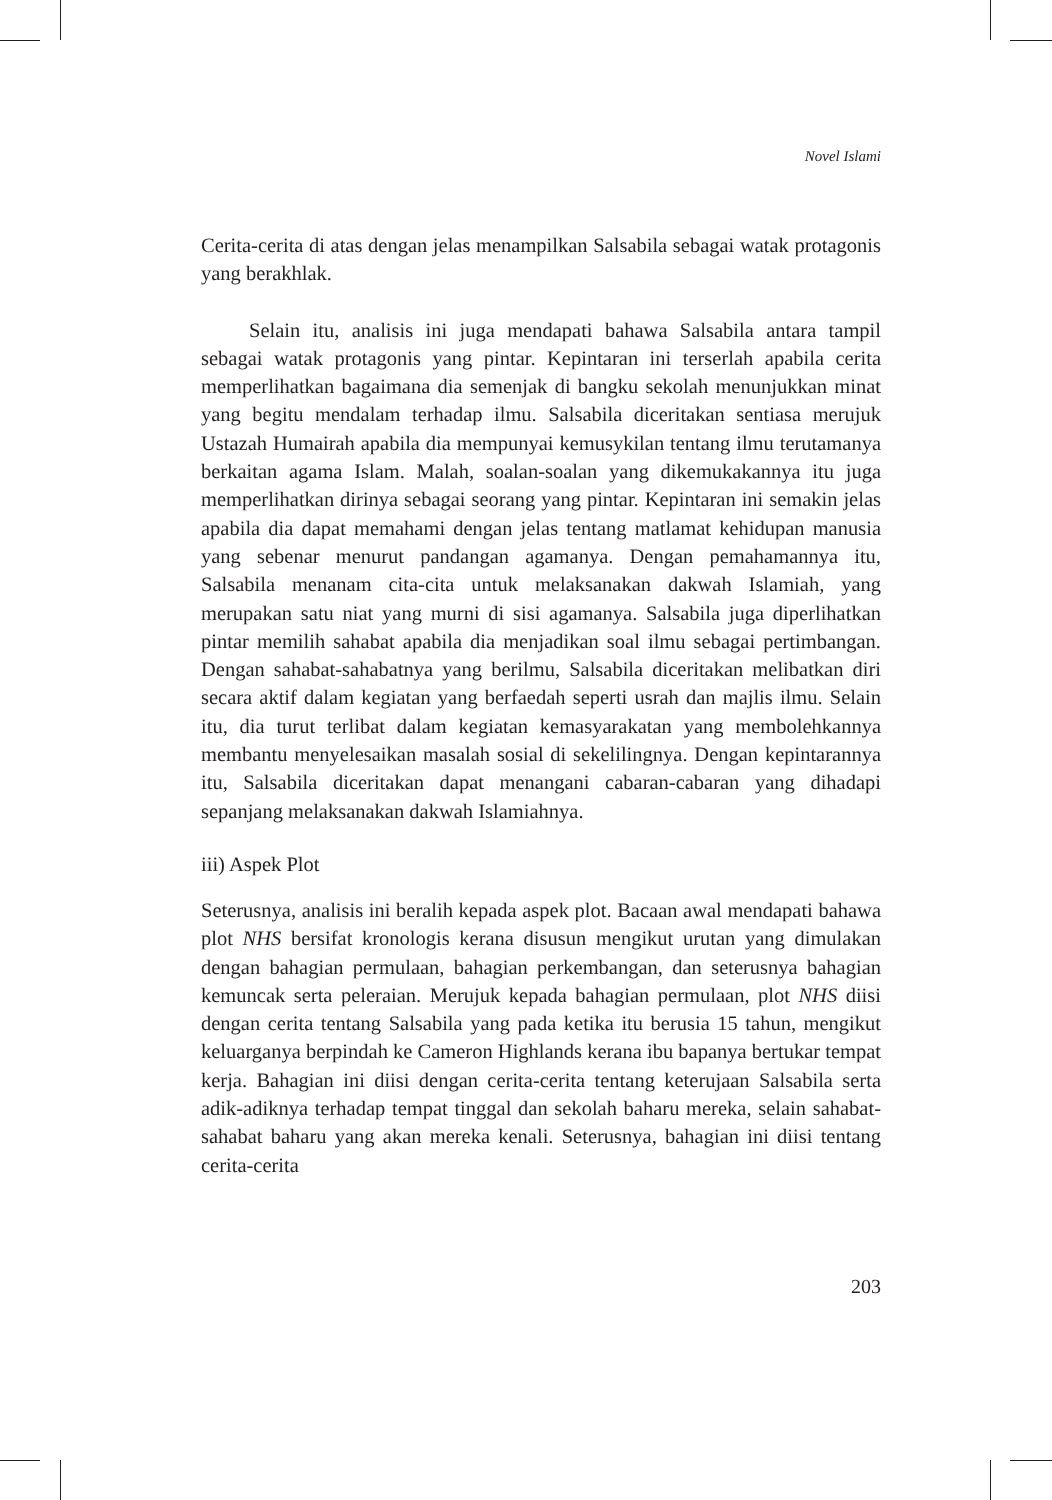Novel Islami
Cerita-cerita di atas dengan jelas menampilkan Salsabila sebagai watak protagonis yang berakhlak.
Selain itu, analisis ini juga mendapati bahawa Salsabila antara tampil sebagai watak protagonis yang pintar. Kepintaran ini terserlah apabila cerita memperlihatkan bagaimana dia semenjak di bangku sekolah menunjukkan minat yang begitu mendalam terhadap ilmu. Salsabila diceritakan sentiasa merujuk Ustazah Humairah apabila dia mempunyai kemusykilan tentang ilmu terutamanya berkaitan agama Islam. Malah, soalan-soalan yang dikemukakannya itu juga memperlihatkan dirinya sebagai seorang yang pintar. Kepintaran ini semakin jelas apabila dia dapat memahami dengan jelas tentang matlamat kehidupan manusia yang sebenar menurut pandangan agamanya. Dengan pemahamannya itu, Salsabila menanam cita-cita untuk melaksanakan dakwah Islamiah, yang merupakan satu niat yang murni di sisi agamanya. Salsabila juga diperlihatkan pintar memilih sahabat apabila dia menjadikan soal ilmu sebagai pertimbangan. Dengan sahabat-sahabatnya yang berilmu, Salsabila diceritakan melibatkan diri secara aktif dalam kegiatan yang berfaedah seperti usrah dan majlis ilmu. Selain itu, dia turut terlibat dalam kegiatan kemasyarakatan yang membolehkannya membantu menyelesaikan masalah sosial di sekelilingnya. Dengan kepintarannya itu, Salsabila diceritakan dapat menangani cabaran-cabaran yang dihadapi sepanjang melaksanakan dakwah Islamiahnya.
iii) Aspek Plot
Seterusnya, analisis ini beralih kepada aspek plot. Bacaan awal mendapati bahawa plot NHS bersifat kronologis kerana disusun mengikut urutan yang dimulakan dengan bahagian permulaan, bahagian perkembangan, dan seterusnya bahagian kemuncak serta peleraian. Merujuk kepada bahagian permulaan, plot NHS diisi dengan cerita tentang Salsabila yang pada ketika itu berusia 15 tahun, mengikut keluarganya berpindah ke Cameron Highlands kerana ibu bapanya bertukar tempat kerja. Bahagian ini diisi dengan cerita-cerita tentang keterujaan Salsabila serta adik-adiknya terhadap tempat tinggal dan sekolah baharu mereka, selain sahabat-sahabat baharu yang akan mereka kenali. Seterusnya, bahagian ini diisi tentang cerita-cerita
203